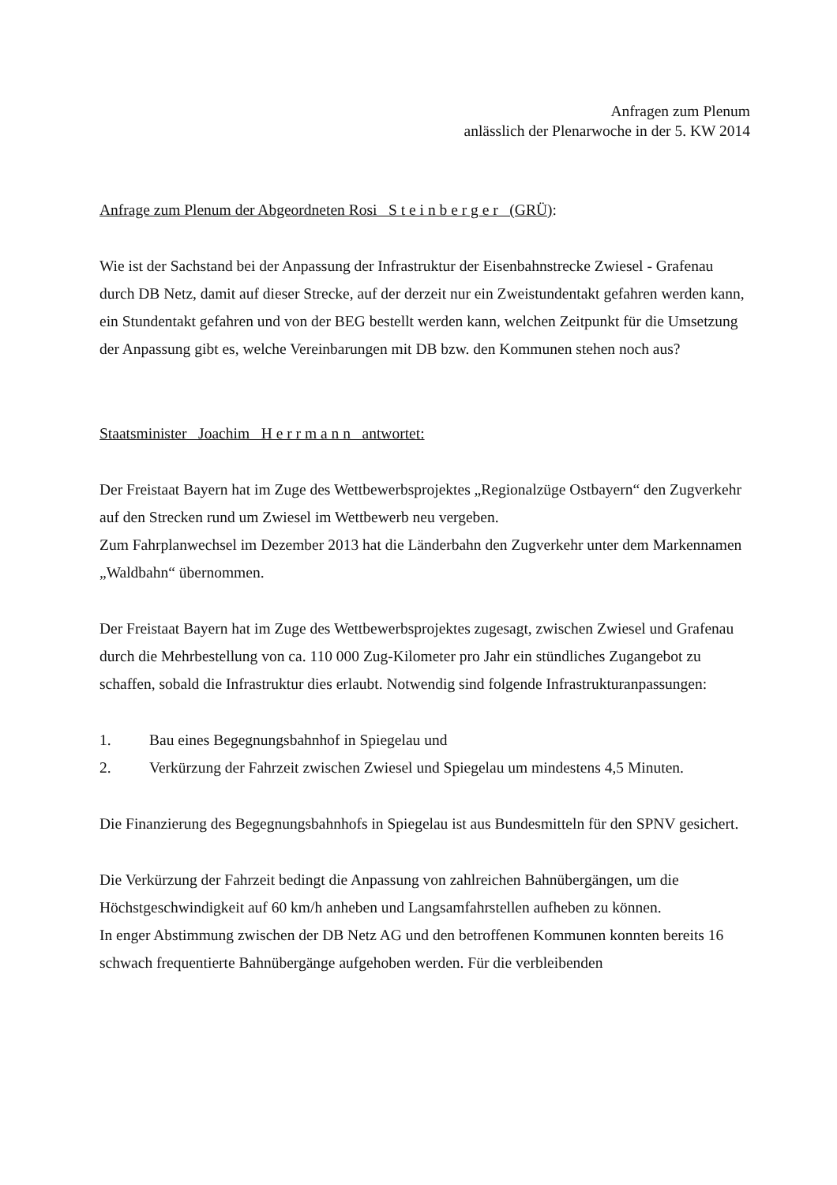Anfragen zum Plenum
anlässlich der Plenarwoche in der 5. KW 2014
Anfrage zum Plenum der Abgeordneten Rosi S t e i n b e r g e r (GRÜ):
Wie ist der Sachstand bei der Anpassung der Infrastruktur der Eisenbahnstrecke Zwiesel - Grafenau durch DB Netz, damit auf dieser Strecke, auf der derzeit nur ein Zweistundentakt gefahren werden kann, ein Stundentakt gefahren und von der BEG bestellt werden kann, welchen Zeitpunkt für die Umsetzung der Anpassung gibt es, welche Vereinbarungen mit DB bzw. den Kommunen stehen noch aus?
Staatsminister Joachim H e r r m a n n antwortet:
Der Freistaat Bayern hat im Zuge des Wettbewerbsprojektes „Regionalzüge Ostbayern“ den Zugverkehr auf den Strecken rund um Zwiesel im Wettbewerb neu vergeben.
Zum Fahrplanwechsel im Dezember 2013 hat die Länderbahn den Zugverkehr unter dem Markennamen „Waldbahn“ übernommen.
Der Freistaat Bayern hat im Zuge des Wettbewerbsprojektes zugesagt, zwischen Zwiesel und Grafenau durch die Mehrbestellung von ca. 110 000 Zug-Kilometer pro Jahr ein stündliches Zugangebot zu schaffen, sobald die Infrastruktur dies erlaubt. Notwendig sind folgende Infrastrukturanpassungen:
1. Bau eines Begegnungsbahnhof in Spiegelau und
2. Verkürzung der Fahrzeit zwischen Zwiesel und Spiegelau um mindestens 4,5 Minuten.
Die Finanzierung des Begegnungsbahnhofs in Spiegelau ist aus Bundesmitteln für den SPNV gesichert.
Die Verkürzung der Fahrzeit bedingt die Anpassung von zahlreichen Bahnübergängen, um die Höchstgeschwindigkeit auf 60 km/h anheben und Langsamfahrstellen aufheben zu können.
In enger Abstimmung zwischen der DB Netz AG und den betroffenen Kommunen konnten bereits 16 schwach frequentierte Bahnübergänge aufgehoben werden. Für die verbleibenden